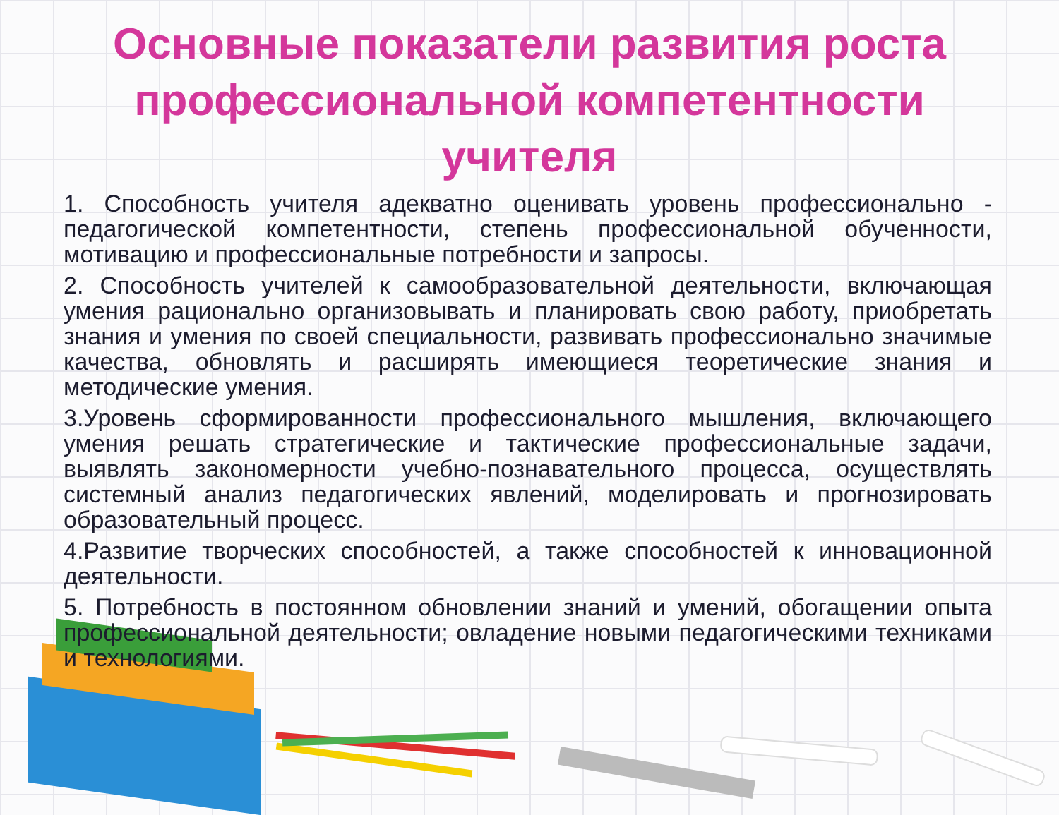Основные показатели развития роста профессиональной компетентности учителя
1. Способность учителя адекватно оценивать уровень профессионально - педагогической компетентности, степень профессиональной обученности, мотивацию и профессиональные потребности и запросы.
2. Способность учителей к самообразовательной деятельности, включающая умения рационально организовывать и планировать свою работу, приобретать знания и умения по своей специальности, развивать профессионально значимые качества, обновлять и расширять имеющиеся теоретические знания и методические умения.
3.Уровень сформированности профессионального мышления, включающего умения решать стратегические и тактические профессиональные задачи, выявлять закономерности учебно-познавательного процесса, осуществлять системный анализ педагогических явлений, моделировать и прогнозировать образовательный процесс.
4.Развитие творческих способностей, а также способностей к инновационной деятельности.
5. Потребность в постоянном обновлении знаний и умений, обогащении опыта профессиональной деятельности; овладение новыми педагогическими техниками и технологиями.